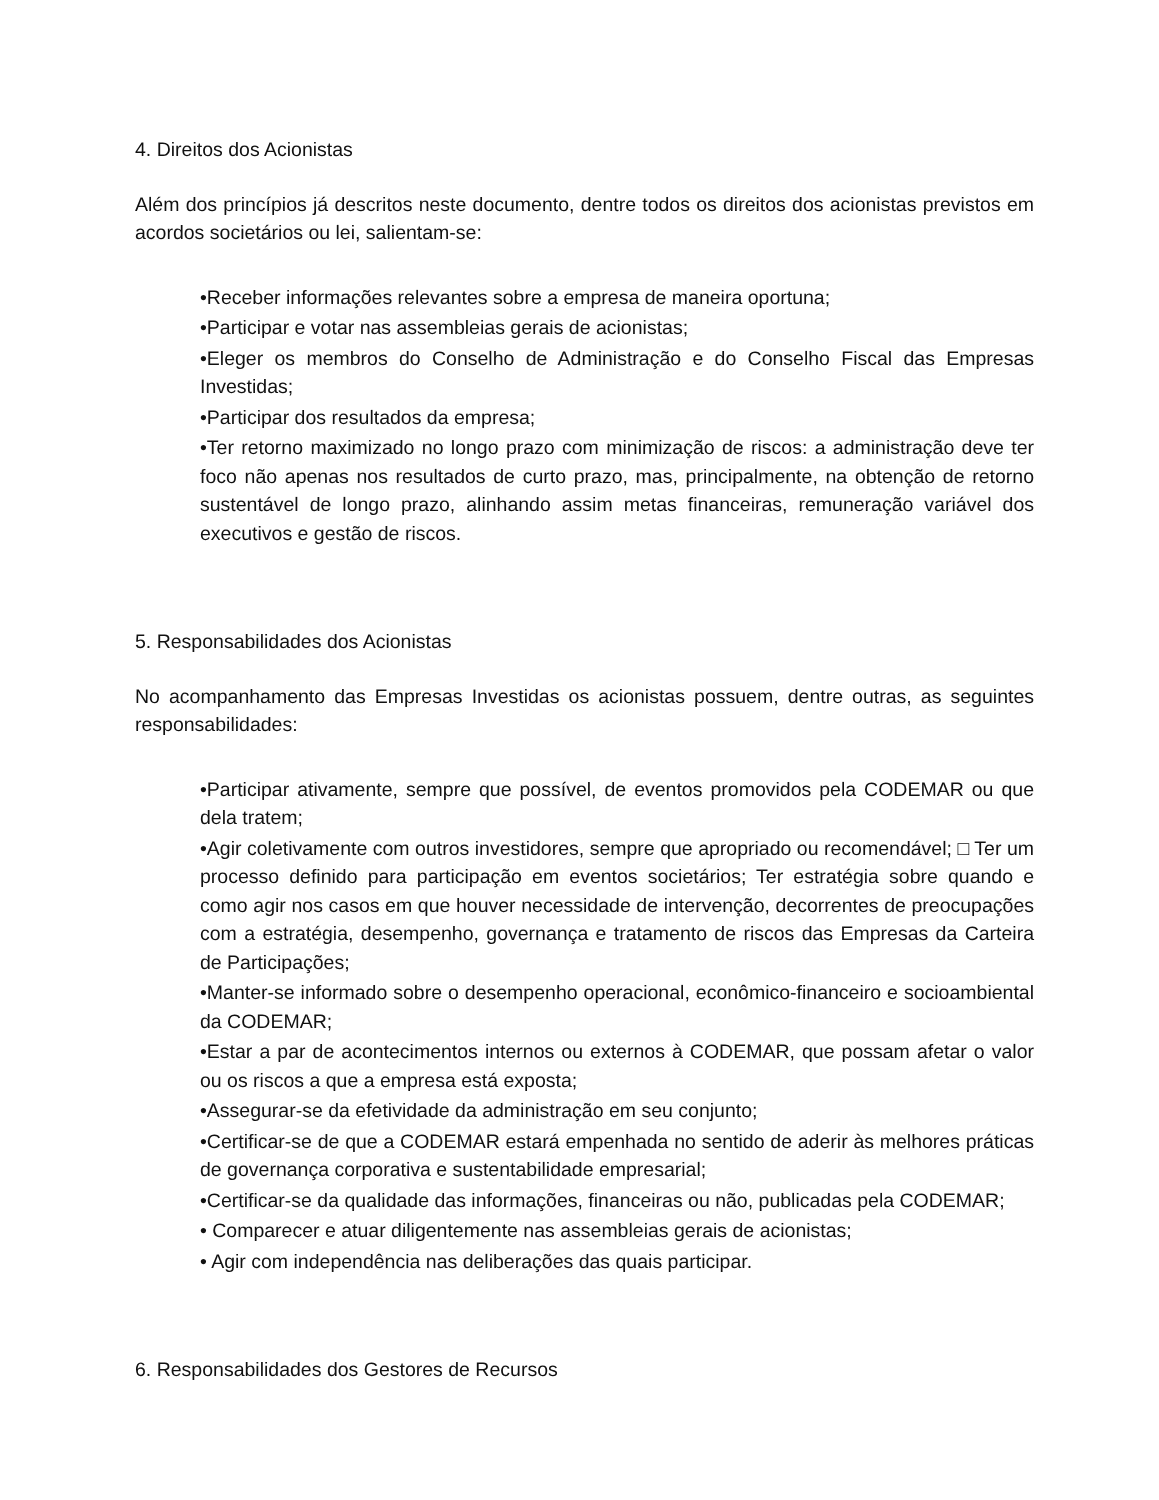4. Direitos dos Acionistas
Além dos princípios já descritos neste documento, dentre todos os direitos dos acionistas previstos em acordos societários ou lei, salientam-se:
•Receber informações relevantes sobre a empresa de maneira oportuna;
•Participar e votar nas assembleias gerais de acionistas;
•Eleger os membros do Conselho de Administração e do Conselho Fiscal das Empresas Investidas;
•Participar dos resultados da empresa;
•Ter retorno maximizado no longo prazo com minimização de riscos: a administração deve ter foco não apenas nos resultados de curto prazo, mas, principalmente, na obtenção de retorno sustentável de longo prazo, alinhando assim metas financeiras, remuneração variável dos executivos e gestão de riscos.
5. Responsabilidades dos Acionistas
No acompanhamento das Empresas Investidas os acionistas possuem, dentre outras, as seguintes responsabilidades:
•Participar ativamente, sempre que possível, de eventos promovidos pela CODEMAR ou que dela tratem;
•Agir coletivamente com outros investidores, sempre que apropriado ou recomendável; □ Ter um processo definido para participação em eventos societários; Ter estratégia sobre quando e como agir nos casos em que houver necessidade de intervenção, decorrentes de preocupações com a estratégia, desempenho, governança e tratamento de riscos das Empresas da Carteira de Participações;
•Manter-se informado sobre o desempenho operacional, econômico-financeiro e socioambiental da CODEMAR;
•Estar a par de acontecimentos internos ou externos à CODEMAR, que possam afetar o valor ou os riscos a que a empresa está exposta;
•Assegurar-se da efetividade da administração em seu conjunto;
•Certificar-se de que a CODEMAR estará empenhada no sentido de aderir às melhores práticas de governança corporativa e sustentabilidade empresarial;
•Certificar-se da qualidade das informações, financeiras ou não, publicadas pela CODEMAR;
• Comparecer e atuar diligentemente nas assembleias gerais de acionistas;
• Agir com independência nas deliberações das quais participar.
6. Responsabilidades dos Gestores de Recursos